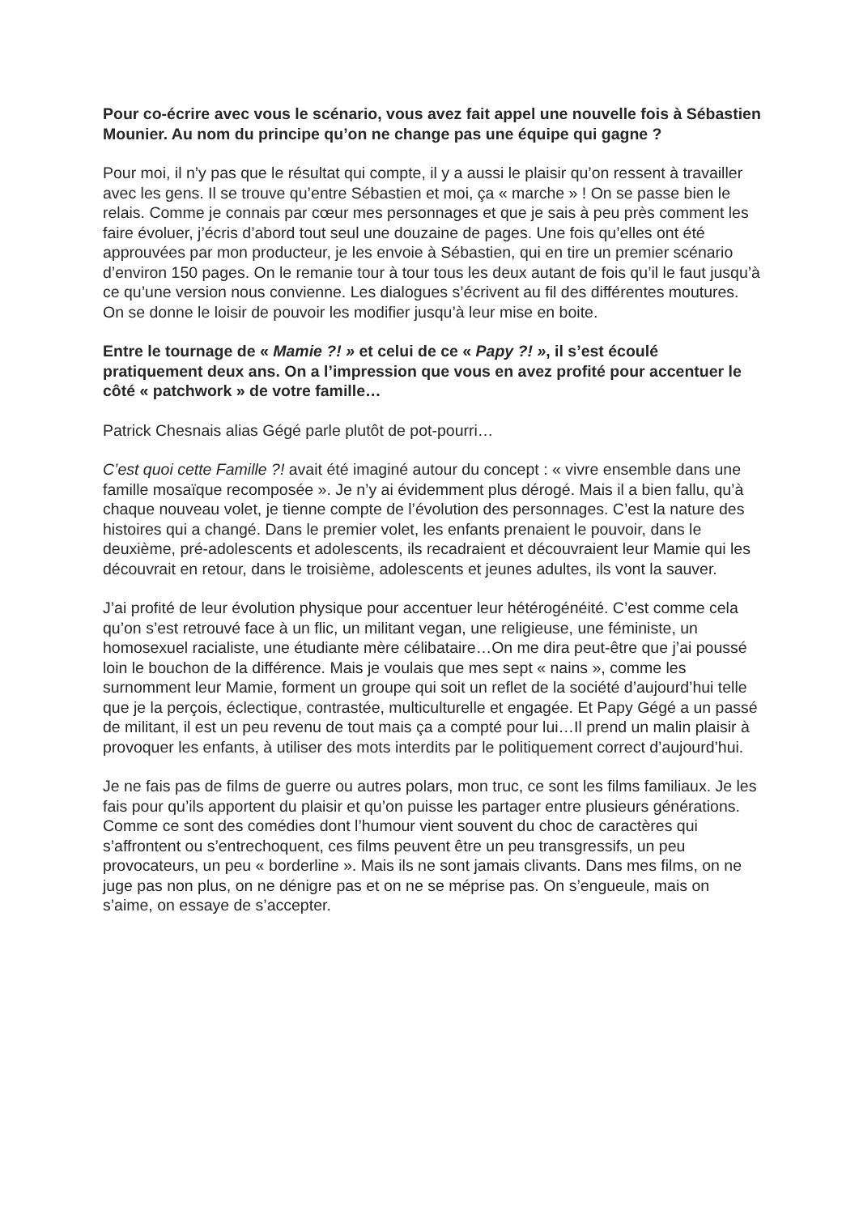Pour co-écrire avec vous le scénario, vous avez fait appel une nouvelle fois à Sébastien Mounier. Au nom du principe qu’on ne change pas une équipe qui gagne ?
Pour moi, il n’y pas que le résultat qui compte, il y a aussi le plaisir qu’on ressent à travailler avec les gens. Il se trouve qu’entre Sébastien et moi, ça « marche » ! On se passe bien le relais. Comme je connais par cœur mes personnages et que je sais à peu près comment les faire évoluer, j’écris d’abord tout seul une douzaine de pages. Une fois qu’elles ont été approuvées par mon producteur, je les envoie à Sébastien, qui en tire un premier scénario d’environ 150 pages. On le remanie tour à tour tous les deux autant de fois qu’il le faut jusqu’à ce qu’une version nous convienne. Les dialogues s’écrivent au fil des différentes moutures. On se donne le loisir de pouvoir les modifier jusqu’à leur mise en boite.
Entre le tournage de « Mamie ?! » et celui de ce « Papy ?! », il s’est écoulé pratiquement deux ans. On a l’impression que vous en avez profité pour accentuer le côté « patchwork » de votre famille…
Patrick Chesnais alias Gégé parle plutôt de pot-pourri…
C’est quoi cette Famille ?! avait été imaginé autour du concept : « vivre ensemble dans une famille mosaïque recomposée ». Je n’y ai évidemment plus dérogé. Mais il a bien fallu, qu’à chaque nouveau volet, je tienne compte de l’évolution des personnages. C’est la nature des histoires qui a changé. Dans le premier volet, les enfants prenaient le pouvoir, dans le deuxième, pré-adolescents et adolescents, ils recadraient et découvraient leur Mamie qui les découvrait en retour, dans le troisième, adolescents et jeunes adultes, ils vont la sauver.
J’ai profité de leur évolution physique pour accentuer leur hétérogénéité. C’est comme cela qu’on s’est retrouvé face à un flic, un militant vegan, une religieuse, une féministe, un homosexuel racialiste, une étudiante mère célibataire…On me dira peut-être que j’ai poussé loin le bouchon de la différence. Mais je voulais que mes sept « nains », comme les surnomment leur Mamie, forment un groupe qui soit un reflet de la société d’aujourd’hui telle que je la perçois, éclectique, contrastée, multiculturelle et engagée. Et Papy Gégé a un passé de militant, il est un peu revenu de tout mais ça a compté pour lui…Il prend un malin plaisir à provoquer les enfants, à utiliser des mots interdits par le politiquement correct d’aujourd’hui.
Je ne fais pas de films de guerre ou autres polars, mon truc, ce sont les films familiaux. Je les fais pour qu’ils apportent du plaisir et qu’on puisse les partager entre plusieurs générations. Comme ce sont des comédies dont l’humour vient souvent du choc de caractères qui s’affrontent ou s’entrechoquent, ces films peuvent être un peu transgressifs, un peu provocateurs, un peu « borderline ». Mais ils ne sont jamais clivants. Dans mes films, on ne juge pas non plus, on ne dénigre pas et on ne se méprise pas. On s’engueule, mais on s’aime, on essaye de s’accepter.